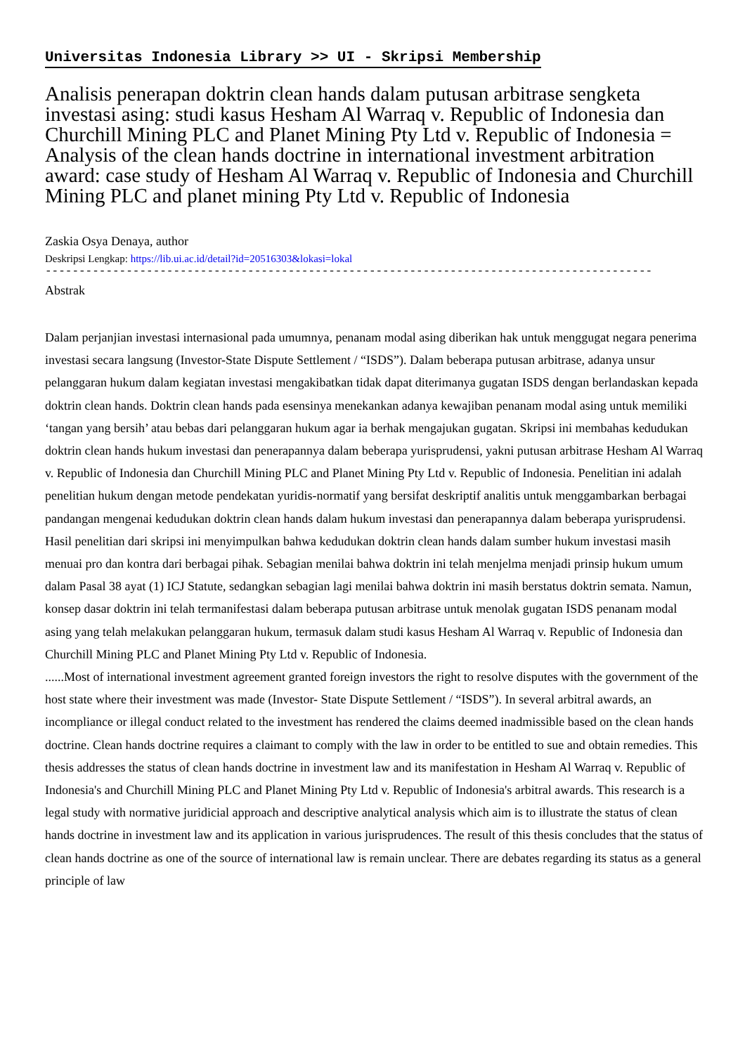Universitas Indonesia Library >> UI - Skripsi Membership
Analisis penerapan doktrin clean hands dalam putusan arbitrase sengketa investasi asing: studi kasus Hesham Al Warraq v. Republic of Indonesia dan Churchill Mining PLC and Planet Mining Pty Ltd v. Republic of Indonesia = Analysis of the clean hands doctrine in international investment arbitration award: case study of Hesham Al Warraq v. Republic of Indonesia and Churchill Mining PLC and planet mining Pty Ltd v. Republic of Indonesia
Zaskia Osya Denaya, author
Deskripsi Lengkap: https://lib.ui.ac.id/detail?id=20516303&lokasi=lokal
------------------------------------------------------------------------------------------
Abstrak
Dalam perjanjian investasi internasional pada umumnya, penanam modal asing diberikan hak untuk menggugat negara penerima investasi secara langsung (Investor-State Dispute Settlement / “ISDS”). Dalam beberapa putusan arbitrase, adanya unsur pelanggaran hukum dalam kegiatan investasi mengakibatkan tidak dapat diterimanya gugatan ISDS dengan berlandaskan kepada doktrin clean hands. Doktrin clean hands pada esensinya menekankan adanya kewajiban penanam modal asing untuk memiliki ‘tangan yang bersih’ atau bebas dari pelanggaran hukum agar ia berhak mengajukan gugatan. Skripsi ini membahas kedudukan doktrin clean hands hukum investasi dan penerapannya dalam beberapa yurisprudensi, yakni putusan arbitrase Hesham Al Warraq v. Republic of Indonesia dan Churchill Mining PLC and Planet Mining Pty Ltd v. Republic of Indonesia. Penelitian ini adalah penelitian hukum dengan metode pendekatan yuridis-normatif yang bersifat deskriptif analitis untuk menggambarkan berbagai pandangan mengenai kedudukan doktrin clean hands dalam hukum investasi dan penerapannya dalam beberapa yurisprudensi. Hasil penelitian dari skripsi ini menyimpulkan bahwa kedudukan doktrin clean hands dalam sumber hukum investasi masih menuai pro dan kontra dari berbagai pihak. Sebagian menilai bahwa doktrin ini telah menjelma menjadi prinsip hukum umum dalam Pasal 38 ayat (1) ICJ Statute, sedangkan sebagian lagi menilai bahwa doktrin ini masih berstatus doktrin semata. Namun, konsep dasar doktrin ini telah termanifestasi dalam beberapa putusan arbitrase untuk menolak gugatan ISDS penanam modal asing yang telah melakukan pelanggaran hukum, termasuk dalam studi kasus Hesham Al Warraq v. Republic of Indonesia dan Churchill Mining PLC and Planet Mining Pty Ltd v. Republic of Indonesia.
......Most of international investment agreement granted foreign investors the right to resolve disputes with the government of the host state where their investment was made (Investor- State Dispute Settlement / “ISDS”). In several arbitral awards, an incompliance or illegal conduct related to the investment has rendered the claims deemed inadmissible based on the clean hands doctrine. Clean hands doctrine requires a claimant to comply with the law in order to be entitled to sue and obtain remedies. This thesis addresses the status of clean hands doctrine in investment law and its manifestation in Hesham Al Warraq v. Republic of Indonesia's and Churchill Mining PLC and Planet Mining Pty Ltd v. Republic of Indonesia's arbitral awards. This research is a legal study with normative juridicial approach and descriptive analytical analysis which aim is to illustrate the status of clean hands doctrine in investment law and its application in various jurisprudences. The result of this thesis concludes that the status of clean hands doctrine as one of the source of international law is remain unclear. There are debates regarding its status as a general principle of law